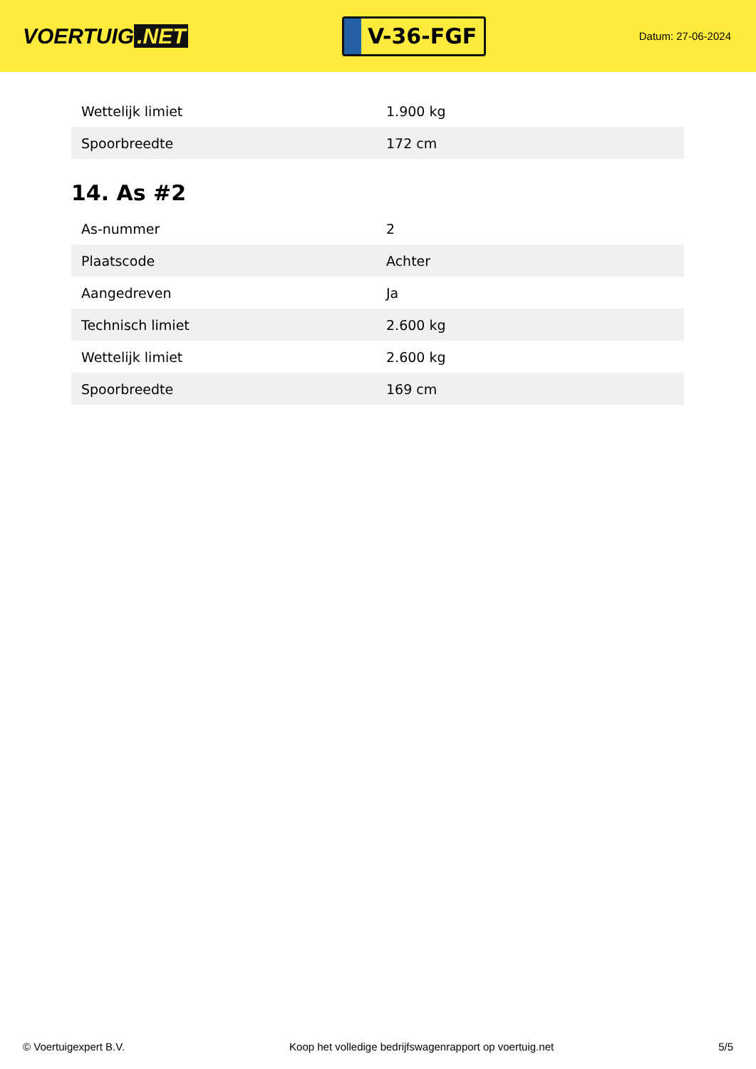VOERTUIG.NET
V-36-FGF
Datum: 27-06-2024
| Wettelijk limiet | 1.900 kg |
| Spoorbreedte | 172 cm |
14. As #2
| As-nummer | 2 |
| Plaatscode | Achter |
| Aangedreven | Ja |
| Technisch limiet | 2.600 kg |
| Wettelijk limiet | 2.600 kg |
| Spoorbreedte | 169 cm |
© Voertuigexpert B.V. Koop het volledige bedrijfswagenrapport op voertuig.net 5/5